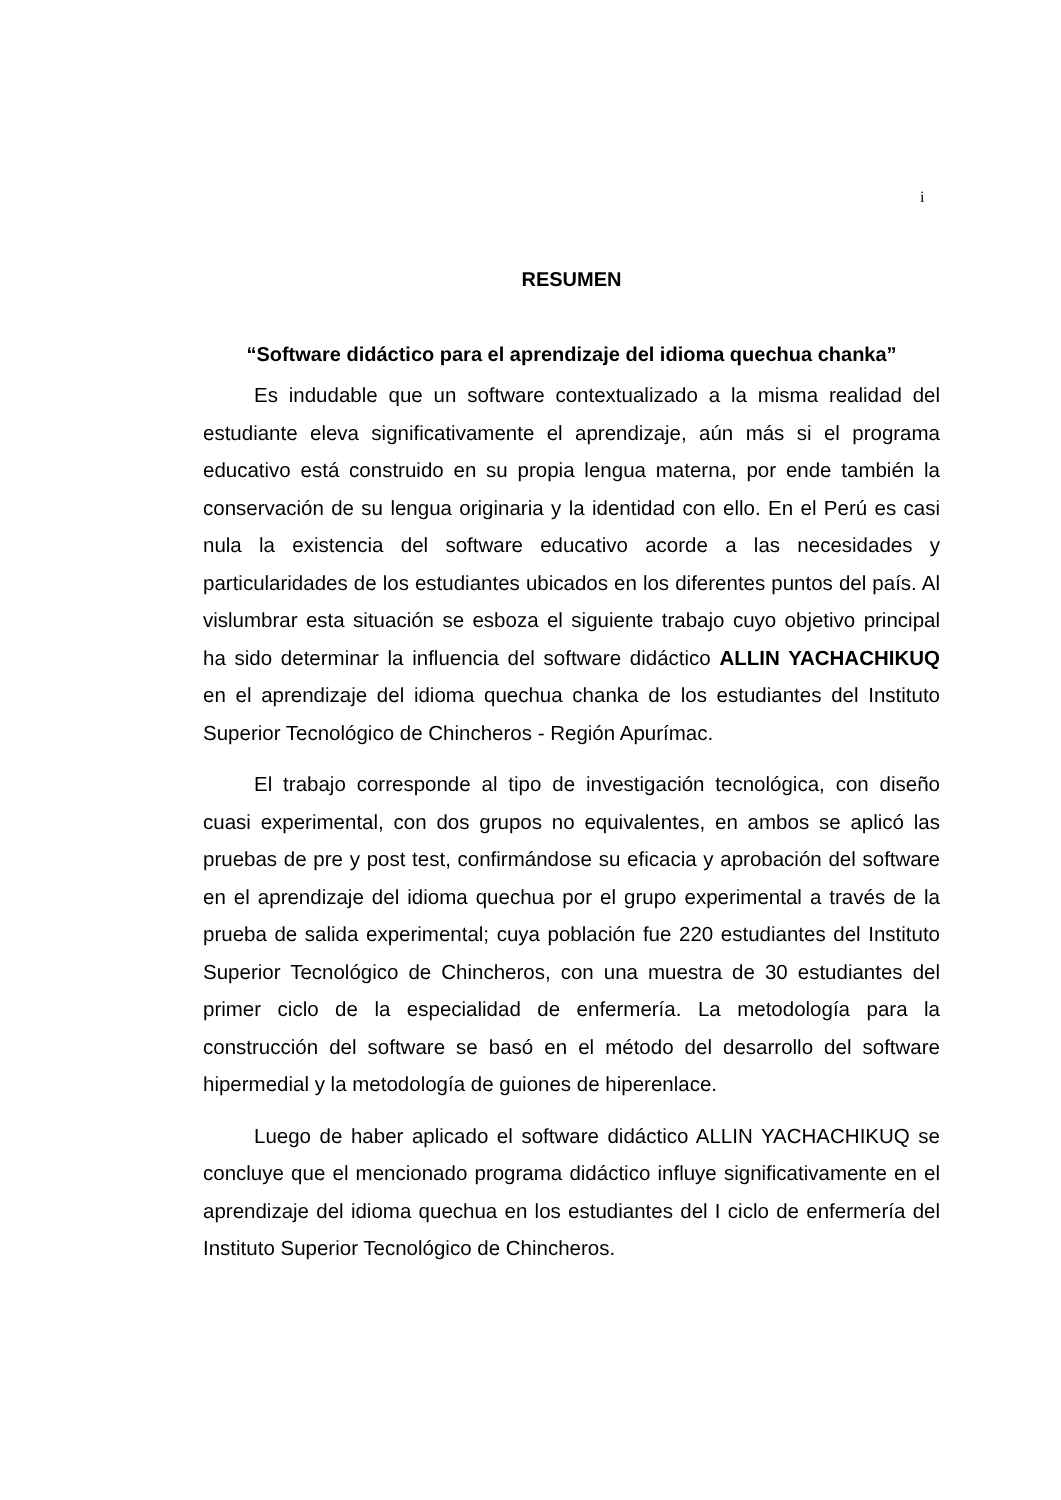i
RESUMEN
“Software didáctico para el aprendizaje del idioma quechua chanka”
Es indudable que un software contextualizado a la misma realidad del estudiante eleva significativamente el aprendizaje, aún más si el programa educativo está construido en su propia lengua materna, por ende también la conservación de su lengua originaria y la identidad con ello. En el Perú es casi nula la existencia del software educativo acorde a las necesidades y particularidades de los estudiantes ubicados en los diferentes puntos del país. Al vislumbrar esta situación se esboza el siguiente trabajo cuyo objetivo principal ha sido determinar la influencia del software didáctico ALLIN YACHACHIKUQ en el aprendizaje del idioma quechua chanka de los estudiantes del Instituto Superior Tecnológico de Chincheros - Región Apurímac.
El trabajo corresponde al tipo de investigación tecnológica, con diseño cuasi experimental, con dos grupos no equivalentes, en ambos se aplicó las pruebas de pre y post test, confirmándose su eficacia y aprobación del software en el aprendizaje del idioma quechua por el grupo experimental a través de la prueba de salida experimental; cuya población fue 220 estudiantes del Instituto Superior Tecnológico de Chincheros, con una muestra de 30 estudiantes del primer ciclo de la especialidad de enfermería. La metodología para la construcción del software se basó en el método del desarrollo del software hipermedial y la metodología de guiones de hiperenlace.
Luego de haber aplicado el software didáctico ALLIN YACHACHIKUQ se concluye que el mencionado programa didáctico influye significativamente en el aprendizaje del idioma quechua en los estudiantes del I ciclo de enfermería del Instituto Superior Tecnológico de Chincheros.